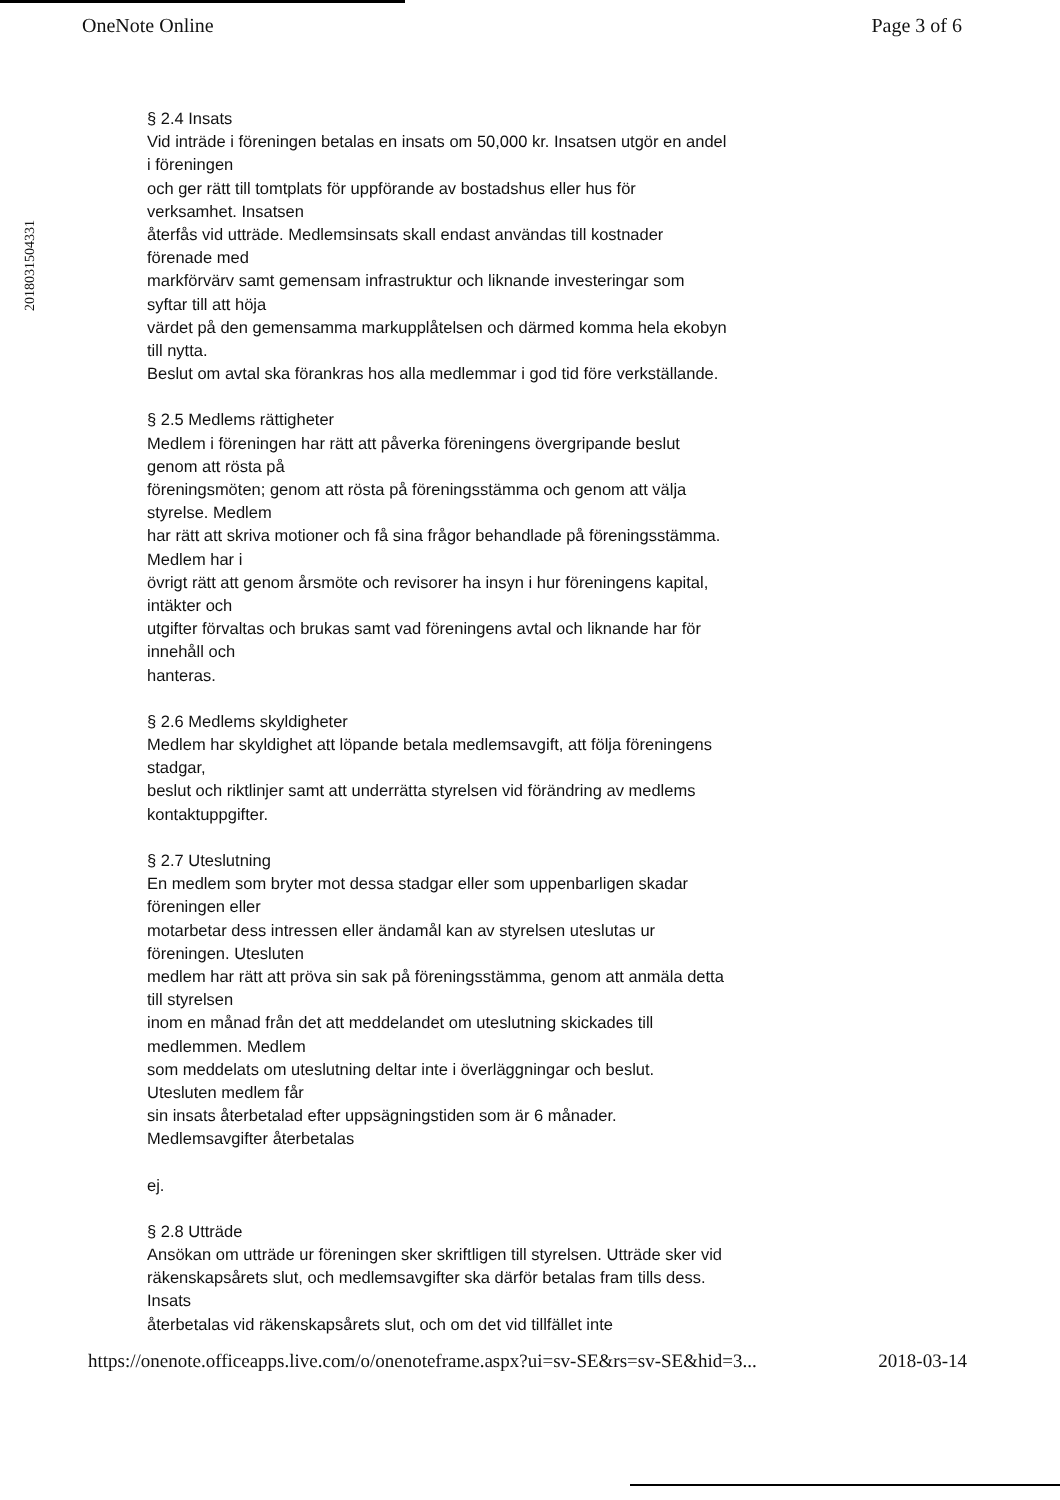OneNote Online Page 3 of 6
2018031504331
§ 2.4 Insats
Vid inträde i föreningen betalas en insats om 50,000 kr. Insatsen utgör en andel i föreningen
och ger rätt till tomtplats för uppförande av bostadshus eller hus för verksamhet. Insatsen
återfås vid utträde. Medlemsinsats skall endast användas till kostnader förenade med
markförvärv samt gemensam infrastruktur och liknande investeringar som syftar till att höja
värdet på den gemensamma markupplåtelsen och därmed komma hela ekobyn till nytta.
Beslut om avtal ska förankras hos alla medlemmar i god tid före verkställande.
§ 2.5 Medlems rättigheter
Medlem i föreningen har rätt att påverka föreningens övergripande beslut genom att rösta på
föreningsmöten; genom att rösta på föreningsstämma och genom att välja styrelse. Medlem
har rätt att skriva motioner och få sina frågor behandlade på föreningsstämma. Medlem har i
övrigt rätt att genom årsmöte och revisorer ha insyn i hur föreningens kapital, intäkter och
utgifter förvaltas och brukas samt vad föreningens avtal och liknande har för innehåll och
hanteras.
§ 2.6 Medlems skyldigheter
Medlem har skyldighet att löpande betala medlemsavgift, att följa föreningens stadgar,
beslut och riktlinjer samt att underrätta styrelsen vid förändring av medlems kontaktuppgifter.
§ 2.7 Uteslutning
En medlem som bryter mot dessa stadgar eller som uppenbarligen skadar föreningen eller
motarbetar dess intressen eller ändamål kan av styrelsen uteslutas ur föreningen. Utesluten
medlem har rätt att pröva sin sak på föreningsstämma, genom att anmäla detta till styrelsen
inom en månad från det att meddelandet om uteslutning skickades till medlemmen. Medlem
som meddelats om uteslutning deltar inte i överläggningar och beslut. Utesluten medlem får
sin insats återbetalad efter uppsägningstiden som är 6 månader. Medlemsavgifter återbetalas
ej.
§ 2.8 Utträde
Ansökan om utträde ur föreningen sker skriftligen till styrelsen. Utträde sker vid
räkenskapsårets slut, och medlemsavgifter ska därför betalas fram tills dess. Insats
återbetalas vid räkenskapsårets slut, och om det vid tillfället inte
https://onenote.officeapps.live.com/o/onenoteframe.aspx?ui=sv-SE&rs=sv-SE&hid=3... 2018-03-14